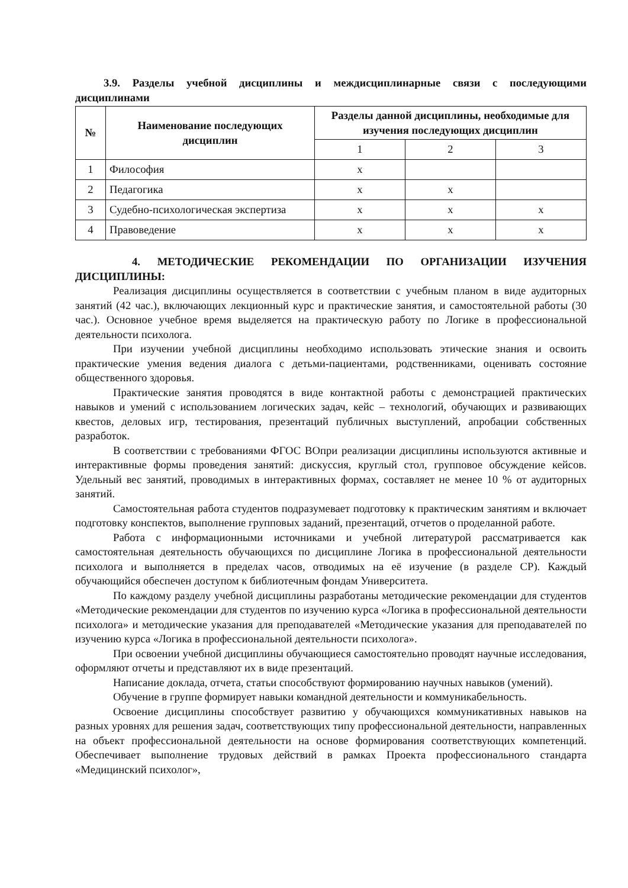3.9. Разделы учебной дисциплины и междисциплинарные связи с последующими дисциплинами
| № | Наименование последующих дисциплин | Разделы данной дисциплины, необходимые для изучения последующих дисциплин | | |
| --- | --- | --- | --- | --- |
| | | 1 | 2 | 3 |
| 1 | Философия | х | | |
| 2 | Педагогика | х | х | |
| 3 | Судебно-психологическая экспертиза | х | х | х |
| 4 | Правоведение | х | х | х |
4. МЕТОДИЧЕСКИЕ РЕКОМЕНДАЦИИ ПО ОРГАНИЗАЦИИ ИЗУЧЕНИЯ ДИСЦИПЛИНЫ:
Реализация дисциплины осуществляется в соответствии с учебным планом в виде аудиторных занятий (42 час.), включающих лекционный курс и практические занятия, и самостоятельной работы (30 час.). Основное учебное время выделяется на практическую работу по Логике в профессиональной деятельности психолога.
При изучении учебной дисциплины необходимо использовать этические знания и освоить практические умения ведения диалога с детьми-пациентами, родственниками, оценивать состояние общественного здоровья.
Практические занятия проводятся в виде контактной работы с демонстрацией практических навыков и умений с использованием логических задач, кейс – технологий, обучающих и развивающих квестов, деловых игр, тестирования, презентаций публичных выступлений, апробации собственных разработок.
В соответствии с требованиями ФГОС ВОпри реализации дисциплины используются активные и интерактивные формы проведения занятий: дискуссия, круглый стол, групповое обсуждение кейсов. Удельный вес занятий, проводимых в интерактивных формах, составляет не менее 10 % от аудиторных занятий.
Самостоятельная работа студентов подразумевает подготовку к практическим занятиям и включает подготовку конспектов, выполнение групповых заданий, презентаций, отчетов о проделанной работе.
Работа с информационными источниками и учебной литературой рассматривается как самостоятельная деятельность обучающихся по дисциплине Логика в профессиональной деятельности психолога и выполняется в пределах часов, отводимых на её изучение (в разделе СР). Каждый обучающийся обеспечен доступом к библиотечным фондам Университета.
По каждому разделу учебной дисциплины разработаны методические рекомендации для студентов «Методические рекомендации для студентов по изучению курса «Логика в профессиональной деятельности психолога» и методические указания для преподавателей «Методические указания для преподавателей по изучению курса «Логика в профессиональной деятельности психолога».
При освоении учебной дисциплины обучающиеся самостоятельно проводят научные исследования, оформляют отчеты и представляют их в виде презентаций.
Написание доклада, отчета, статьи способствуют формированию научных навыков (умений).
Обучение в группе формирует навыки командной деятельности и коммуникабельность.
Освоение дисциплины способствует развитию у обучающихся коммуникативных навыков на разных уровнях для решения задач, соответствующих типу профессиональной деятельности, направленных на объект профессиональной деятельности на основе формирования соответствующих компетенций. Обеспечивает выполнение трудовых действий в рамках Проекта профессионального стандарта «Медицинский психолог»,